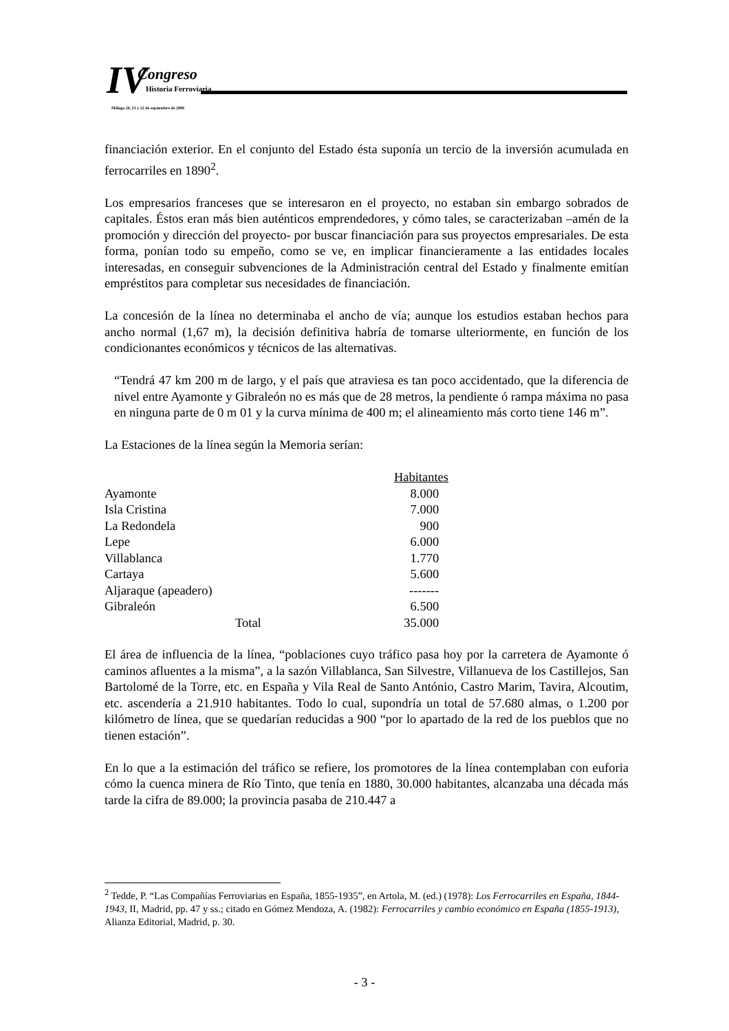IV Congreso
Historia Ferroviaria
Málaga 20, 21 y 22 de septiembre de 2006
financiación exterior. En el conjunto del Estado ésta suponía un tercio de la inversión acumulada en ferrocarriles en 1890<sup>2</sup>.
Los empresarios franceses que se interesaron en el proyecto, no estaban sin embargo sobrados de capitales. Éstos eran más bien auténticos emprendedores, y cómo tales, se caracterizaban –amén de la promoción y dirección del proyecto- por buscar financiación para sus proyectos empresariales. De esta forma, ponían todo su empeño, como se ve, en implicar financieramente a las entidades locales interesadas, en conseguir subvenciones de la Administración central del Estado y finalmente emitían empréstitos para completar sus necesidades de financiación.
La concesión de la línea no determinaba el ancho de vía; aunque los estudios estaban hechos para ancho normal (1,67 m), la decisión definitiva habría de tomarse ulteriormente, en función de los condicionantes económicos y técnicos de las alternativas.
“Tendrá 47 km 200 m de largo, y el país que atraviesa es tan poco accidentado, que la diferencia de nivel entre Ayamonte y Gibraleón no es más que de 28 metros, la pendiente ó rampa máxima no pasa en ninguna parte de 0 m 01 y la curva mínima de 400 m; el alineamiento más corto tiene 146 m”.
La Estaciones de la línea según la Memoria serían:
| | | Habitantes |
| --- | --- | --- |
| Ayamonte | | 8.000 |
| Isla Cristina | | 7.000 |
| La Redondela | | 900 |
| Lepe | | 6.000 |
| Villablanca | | 1.770 |
| Cartaya | | 5.600 |
| Aljaraque (apeadero) | | ------- |
| Gibraleón | | 6.500 |
| | Total | 35.000 |
El área de influencia de la línea, “poblaciones cuyo tráfico pasa hoy por la carretera de Ayamonte ó caminos afluentes a la misma”, a la sazón Villablanca, San Silvestre, Villanueva de los Castillejos, San Bartolomé de la Torre, etc. en España y Vila Real de Santo António, Castro Marim, Tavira, Alcoutim, etc. ascendería a 21.910 habitantes. Todo lo cual, supondría un total de 57.680 almas, o 1.200 por kilómetro de línea, que se quedarían reducidas a 900 “por lo apartado de la red de los pueblos que no tienen estación”.
En lo que a la estimación del tráfico se refiere, los promotores de la línea contemplaban con euforia cómo la cuenca minera de Río Tinto, que tenía en 1880, 30.000 habitantes, alcanzaba una década más tarde la cifra de 89.000; la provincia pasaba de 210.447 a
<sup>2</sup> Tedde, P. “Las Compañías Ferroviarias en España, 1855-1935”, en Artola, M. (ed.) (1978): Los Ferrocarriles en España, 1844-1943, II, Madrid, pp. 47 y ss.; citado en Gómez Mendoza, A. (1982): Ferrocarriles y cambio económico en España (1855-1913), Alianza Editorial, Madrid, p. 30.
- 3 -